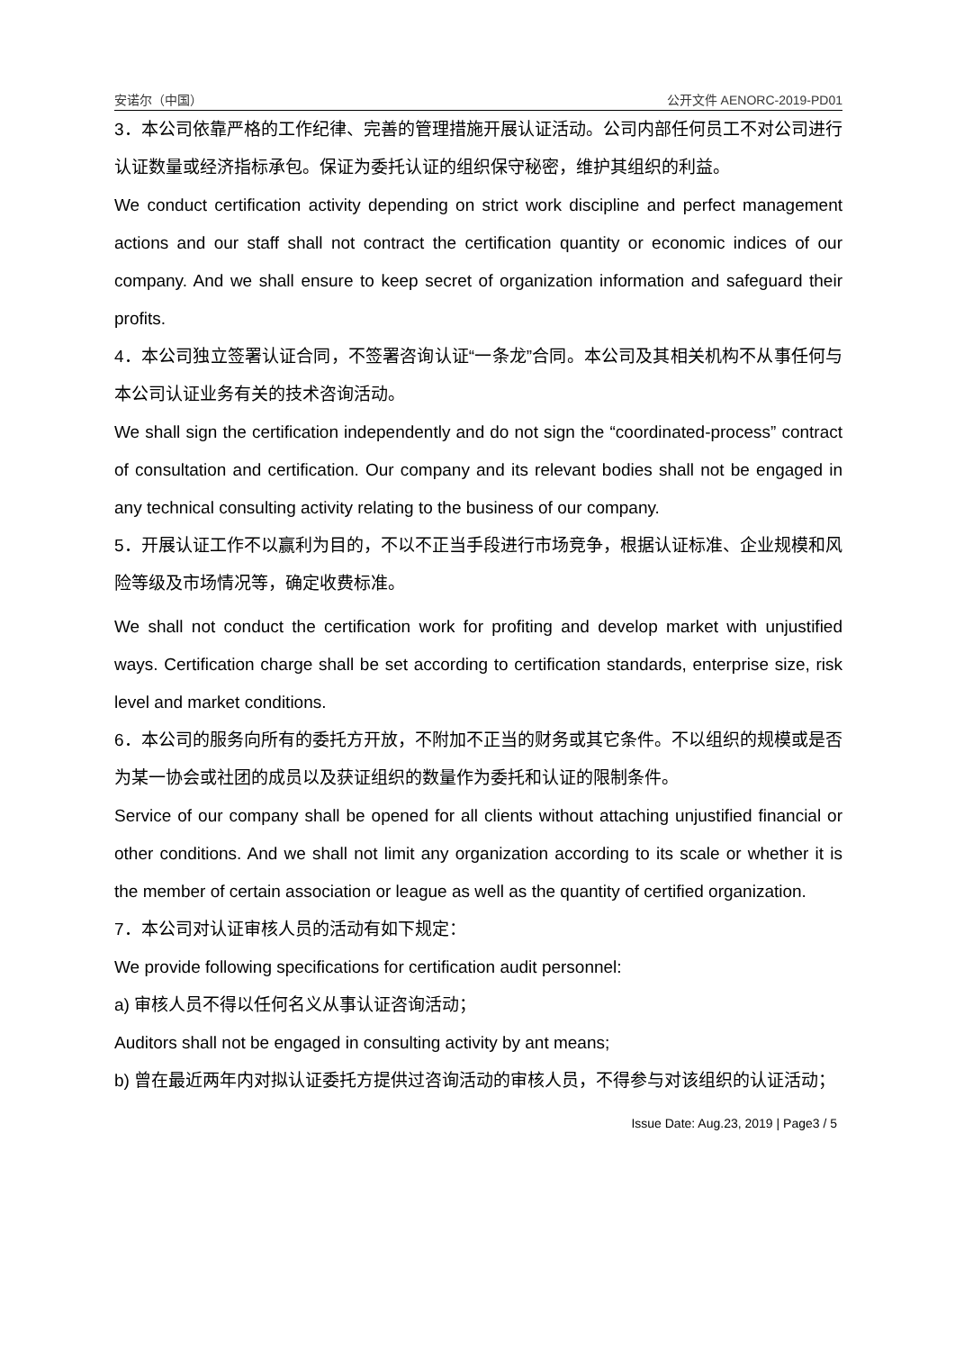安诺尔（中国） 公开文件 AENORC-2019-PD01
3．本公司依靠严格的工作纪律、完善的管理措施开展认证活动。公司内部任何员工不对公司进行认证数量或经济指标承包。保证为委托认证的组织保守秘密，维护其组织的利益。
We conduct certification activity depending on strict work discipline and perfect management actions and our staff shall not contract the certification quantity or economic indices of our company. And we shall ensure to keep secret of organization information and safeguard their profits.
4．本公司独立签署认证合同，不签署咨询认证“一条龙”合同。本公司及其相关机构不从事任何与本公司认证业务有关的技术咨询活动。
We shall sign the certification independently and do not sign the “coordinated-process” contract of consultation and certification. Our company and its relevant bodies shall not be engaged in any technical consulting activity relating to the business of our company.
5．开展认证工作不以赢利为目的，不以不正当手段进行市场竞争，根据认证标准、企业规模和风险等级及市场情况等，确定收费标准。
We shall not conduct the certification work for profiting and develop market with unjustified ways. Certification charge shall be set according to certification standards, enterprise size, risk level and market conditions.
6．本公司的服务向所有的委托方开放，不附加不正当的财务或其它条件。不以组织的规模或是否为某一协会或社团的成员以及获证组织的数量作为委托和认证的限制条件。
Service of our company shall be opened for all clients without attaching unjustified financial or other conditions. And we shall not limit any organization according to its scale or whether it is the member of certain association or league as well as the quantity of certified organization.
7．本公司对认证审核人员的活动有如下规定：
We provide following specifications for certification audit personnel:
a) 审核人员不得以任何名义从事认证咨询活动；
Auditors shall not be engaged in consulting activity by ant means;
b) 曾在最近两年内对拟认证委托方提供过咨询活动的审核人员，不得参与对该组织的认证活动；
Issue Date: Aug.23, 2019 | Page3 / 5